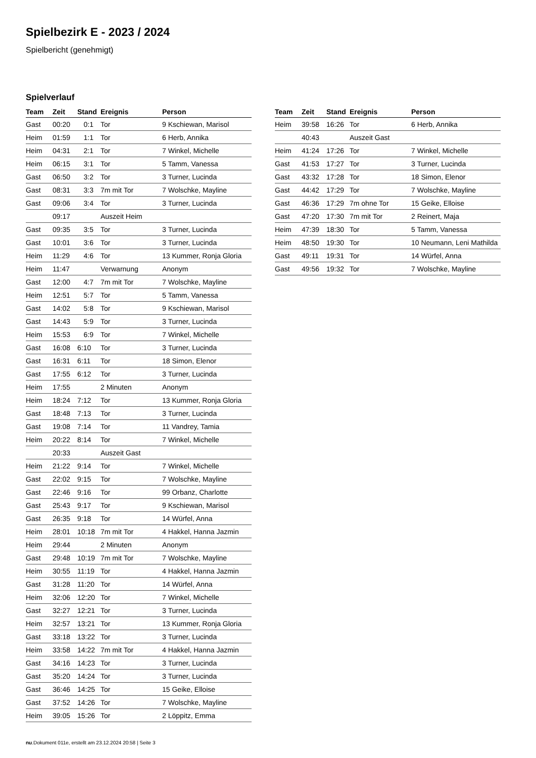Spielbezirk E - 2023 / 2024
Spielbericht (genehmigt)
Spielverlauf
| Team | Zeit | Stand | Ereignis | Person |
| --- | --- | --- | --- | --- |
| Gast | 00:20 | 0:1 | Tor | 9 Kschiewan, Marisol |
| Heim | 01:59 | 1:1 | Tor | 6 Herb, Annika |
| Heim | 04:31 | 2:1 | Tor | 7 Winkel, Michelle |
| Heim | 06:15 | 3:1 | Tor | 5 Tamm, Vanessa |
| Gast | 06:50 | 3:2 | Tor | 3 Turner, Lucinda |
| Gast | 08:31 | 3:3 | 7m mit Tor | 7 Wolschke, Mayline |
| Gast | 09:06 | 3:4 | Tor | 3 Turner, Lucinda |
| | 09:17 | | Auszeit Heim | |
| Gast | 09:35 | 3:5 | Tor | 3 Turner, Lucinda |
| Gast | 10:01 | 3:6 | Tor | 3 Turner, Lucinda |
| Heim | 11:29 | 4:6 | Tor | 13 Kummer, Ronja Gloria |
| Heim | 11:47 | | Verwarnung | Anonym |
| Gast | 12:00 | 4:7 | 7m mit Tor | 7 Wolschke, Mayline |
| Heim | 12:51 | 5:7 | Tor | 5 Tamm, Vanessa |
| Gast | 14:02 | 5:8 | Tor | 9 Kschiewan, Marisol |
| Gast | 14:43 | 5:9 | Tor | 3 Turner, Lucinda |
| Heim | 15:53 | 6:9 | Tor | 7 Winkel, Michelle |
| Gast | 16:08 | 6:10 | Tor | 3 Turner, Lucinda |
| Gast | 16:31 | 6:11 | Tor | 18 Simon, Elenor |
| Gast | 17:55 | 6:12 | Tor | 3 Turner, Lucinda |
| Heim | 17:55 | | 2 Minuten | Anonym |
| Heim | 18:24 | 7:12 | Tor | 13 Kummer, Ronja Gloria |
| Gast | 18:48 | 7:13 | Tor | 3 Turner, Lucinda |
| Gast | 19:08 | 7:14 | Tor | 11 Vandrey, Tamia |
| Heim | 20:22 | 8:14 | Tor | 7 Winkel, Michelle |
| | 20:33 | | Auszeit Gast | |
| Heim | 21:22 | 9:14 | Tor | 7 Winkel, Michelle |
| Gast | 22:02 | 9:15 | Tor | 7 Wolschke, Mayline |
| Gast | 22:46 | 9:16 | Tor | 99 Orbanz, Charlotte |
| Gast | 25:43 | 9:17 | Tor | 9 Kschiewan, Marisol |
| Gast | 26:35 | 9:18 | Tor | 14 Würfel, Anna |
| Heim | 28:01 | 10:18 | 7m mit Tor | 4 Hakkel, Hanna Jazmin |
| Heim | 29:44 | | 2 Minuten | Anonym |
| Gast | 29:48 | 10:19 | 7m mit Tor | 7 Wolschke, Mayline |
| Heim | 30:55 | 11:19 | Tor | 4 Hakkel, Hanna Jazmin |
| Gast | 31:28 | 11:20 | Tor | 14 Würfel, Anna |
| Heim | 32:06 | 12:20 | Tor | 7 Winkel, Michelle |
| Gast | 32:27 | 12:21 | Tor | 3 Turner, Lucinda |
| Heim | 32:57 | 13:21 | Tor | 13 Kummer, Ronja Gloria |
| Gast | 33:18 | 13:22 | Tor | 3 Turner, Lucinda |
| Heim | 33:58 | 14:22 | 7m mit Tor | 4 Hakkel, Hanna Jazmin |
| Gast | 34:16 | 14:23 | Tor | 3 Turner, Lucinda |
| Gast | 35:20 | 14:24 | Tor | 3 Turner, Lucinda |
| Gast | 36:46 | 14:25 | Tor | 15 Geike, Elloise |
| Gast | 37:52 | 14:26 | Tor | 7 Wolschke, Mayline |
| Heim | 39:05 | 15:26 | Tor | 2 Löppitz, Emma |
| Team | Zeit | Stand | Ereignis | Person |
| --- | --- | --- | --- | --- |
| Heim | 39:58 | 16:26 | Tor | 6 Herb, Annika |
| | 40:43 | | Auszeit Gast | |
| Heim | 41:24 | 17:26 | Tor | 7 Winkel, Michelle |
| Gast | 41:53 | 17:27 | Tor | 3 Turner, Lucinda |
| Gast | 43:32 | 17:28 | Tor | 18 Simon, Elenor |
| Gast | 44:42 | 17:29 | Tor | 7 Wolschke, Mayline |
| Gast | 46:36 | 17:29 | 7m ohne Tor | 15 Geike, Elloise |
| Gast | 47:20 | 17:30 | 7m mit Tor | 2 Reinert, Maja |
| Heim | 47:39 | 18:30 | Tor | 5 Tamm, Vanessa |
| Heim | 48:50 | 19:30 | Tor | 10 Neumann, Leni Mathilda |
| Gast | 49:11 | 19:31 | Tor | 14 Würfel, Anna |
| Gast | 49:56 | 19:32 | Tor | 7 Wolschke, Mayline |
nu.Dokument 011e, erstellt am 23.12.2024 20:58 | Seite 3